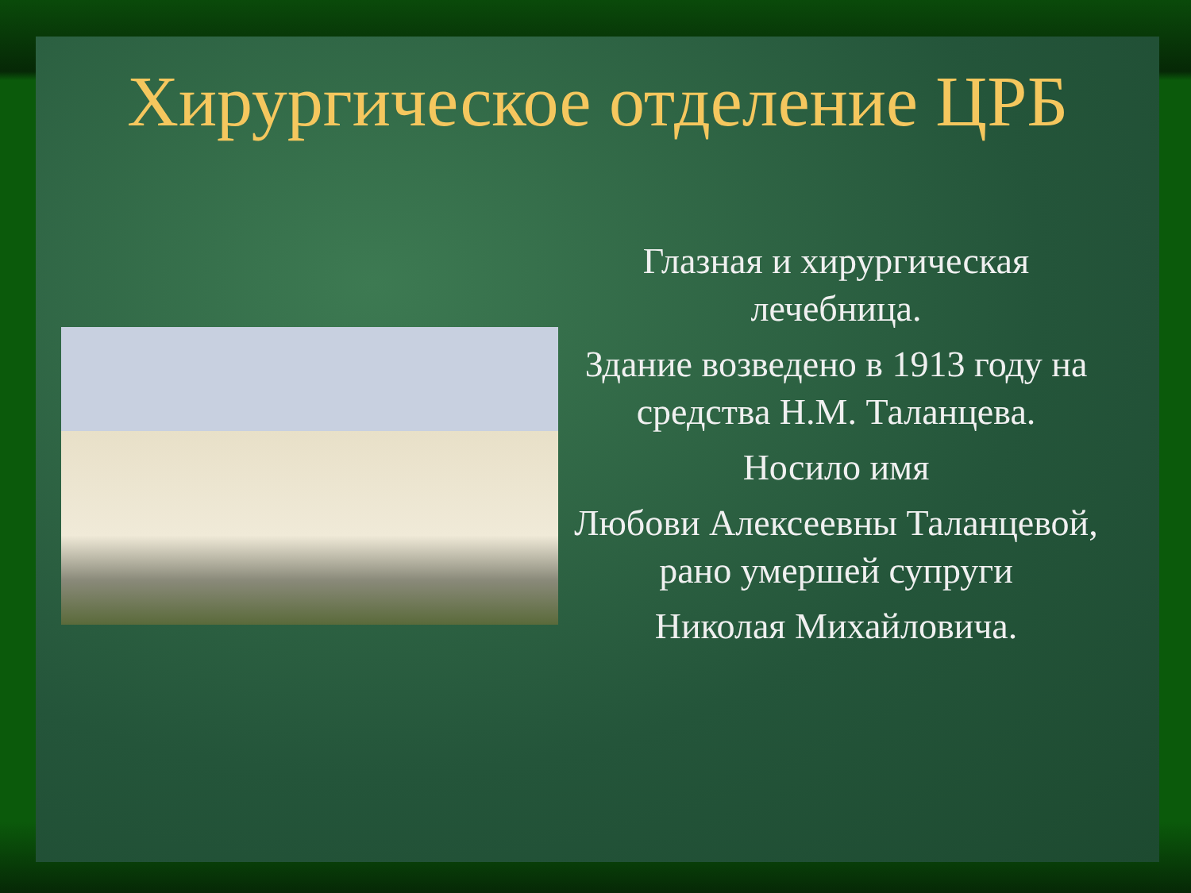Хирургическое отделение ЦРБ
Глазная и хирургическая
лечебница.
Здание возведено в 1913 году на средства Н.М. Таланцева.
Носило имя
Любови Алексеевны Таланцевой, рано умершей супруги
Николая Михайловича.